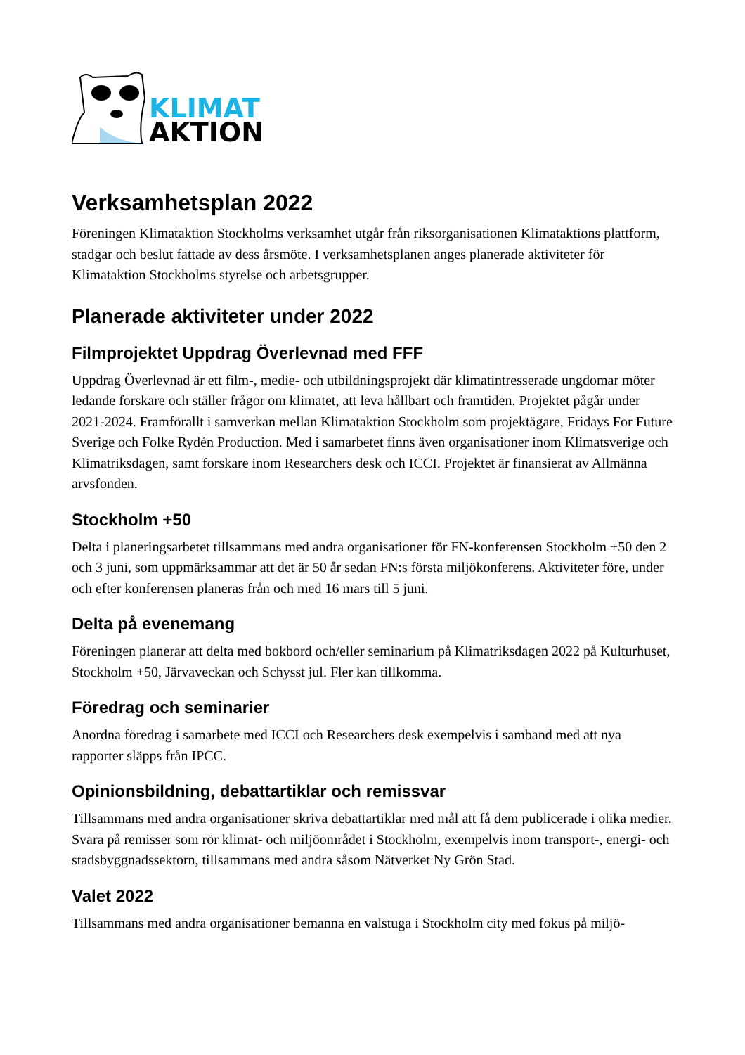KLIMAT
AKTION
Verksamhetsplan 2022
Föreningen Klimataktion Stockholms verksamhet utgår från riksorganisationen Klimataktions plattform, stadgar och beslut fattade av dess årsmöte. I verksamhetsplanen anges planerade aktiviteter för Klimataktion Stockholms styrelse och arbetsgrupper.
Planerade aktiviteter under 2022
Filmprojektet Uppdrag Överlevnad med FFF
Uppdrag Överlevnad är ett film-, medie- och utbildningsprojekt där klimatintresserade ungdomar möter ledande forskare och ställer frågor om klimatet, att leva hållbart och framtiden. Projektet pågår under 2021-2024. Framförallt i samverkan mellan Klimataktion Stockholm som projektägare, Fridays For Future Sverige och Folke Rydén Production. Med i samarbetet finns även organisationer inom Klimatsverige och Klimatriksdagen, samt forskare inom Researchers desk och ICCI. Projektet är finansierat av Allmänna arvsfonden.
Stockholm +50
Delta i planeringsarbetet tillsammans med andra organisationer för FN-konferensen Stockholm +50 den 2 och 3 juni, som uppmärksammar att det är 50 år sedan FN:s första miljökonferens. Aktiviteter före, under och efter konferensen planeras från och med 16 mars till 5 juni.
Delta på evenemang
Föreningen planerar att delta med bokbord och/eller seminarium på Klimatriksdagen 2022 på Kulturhuset, Stockholm +50, Järvaveckan och Schysst jul. Fler kan tillkomma.
Föredrag och seminarier
Anordna föredrag i samarbete med ICCI och Researchers desk exempelvis i samband med att nya rapporter släpps från IPCC.
Opinionsbildning, debattartiklar och remissvar
Tillsammans med andra organisationer skriva debattartiklar med mål att få dem publicerade i olika medier. Svara på remisser som rör klimat- och miljöområdet i Stockholm, exempelvis inom transport-, energi- och stadsbyggnadssektorn, tillsammans med andra såsom Nätverket Ny Grön Stad.
Valet 2022
Tillsammans med andra organisationer bemanna en valstuga i Stockholm city med fokus på miljö-